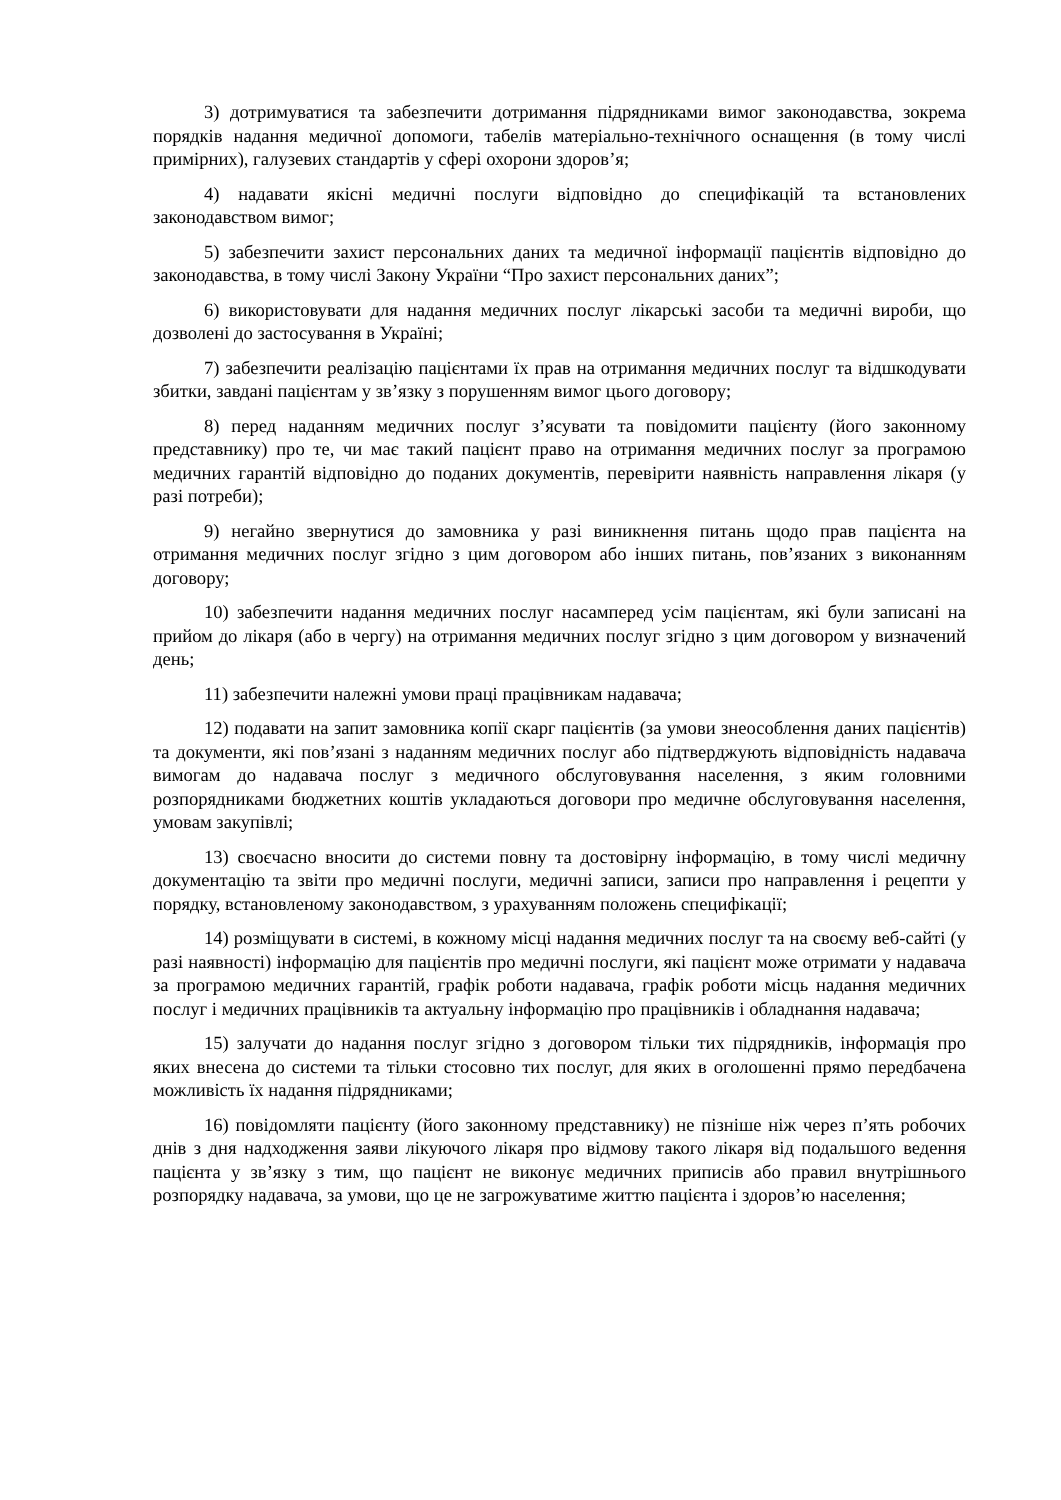3) дотримуватися та забезпечити дотримання підрядниками вимог законодавства, зокрема порядків надання медичної допомоги, табелів матеріально-технічного оснащення (в тому числі примірних), галузевих стандартів у сфері охорони здоров’я;
4) надавати якісні медичні послуги відповідно до специфікацій та встановлених законодавством вимог;
5) забезпечити захист персональних даних та медичної інформації пацієнтів відповідно до законодавства, в тому числі Закону України “Про захист персональних даних”;
6) використовувати для надання медичних послуг лікарські засоби та медичні вироби, що дозволені до застосування в Україні;
7) забезпечити реалізацію пацієнтами їх прав на отримання медичних послуг та відшкодувати збитки, завдані пацієнтам у зв’язку з порушенням вимог цього договору;
8) перед наданням медичних послуг з’ясувати та повідомити пацієнту (його законному представнику) про те, чи має такий пацієнт право на отримання медичних послуг за програмою медичних гарантій відповідно до поданих документів, перевірити наявність направлення лікаря (у разі потреби);
9) негайно звернутися до замовника у разі виникнення питань щодо прав пацієнта на отримання медичних послуг згідно з цим договором або інших питань, пов’язаних з виконанням договору;
10) забезпечити надання медичних послуг насамперед усім пацієнтам, які були записані на прийом до лікаря (або в чергу) на отримання медичних послуг згідно з цим договором у визначений день;
11) забезпечити належні умови праці працівникам надавача;
12) подавати на запит замовника копії скарг пацієнтів (за умови знеособлення даних пацієнтів) та документи, які пов’язані з наданням медичних послуг або підтверджують відповідність надавача вимогам до надавача послуг з медичного обслуговування населення, з яким головними розпорядниками бюджетних коштів укладаються договори про медичне обслуговування населення, умовам закупівлі;
13) своєчасно вносити до системи повну та достовірну інформацію, в тому числі медичну документацію та звіти про медичні послуги, медичні записи, записи про направлення і рецепти у порядку, встановленому законодавством, з урахуванням положень специфікації;
14) розміщувати в системі, в кожному місці надання медичних послуг та на своєму веб-сайті (у разі наявності) інформацію для пацієнтів про медичні послуги, які пацієнт може отримати у надавача за програмою медичних гарантій, графік роботи надавача, графік роботи місць надання медичних послуг і медичних працівників та актуальну інформацію про працівників і обладнання надавача;
15) залучати до надання послуг згідно з договором тільки тих підрядників, інформація про яких внесена до системи та тільки стосовно тих послуг, для яких в оголошенні прямо передбачена можливість їх надання підрядниками;
16) повідомляти пацієнту (його законному представнику) не пізніше ніж через п’ять робочих днів з дня надходження заяви лікуючого лікаря про відмову такого лікаря від подальшого ведення пацієнта у зв’язку з тим, що пацієнт не виконує медичних приписів або правил внутрішнього розпорядку надавача, за умови, що це не загрожуватиме життю пацієнта і здоров’ю населення;